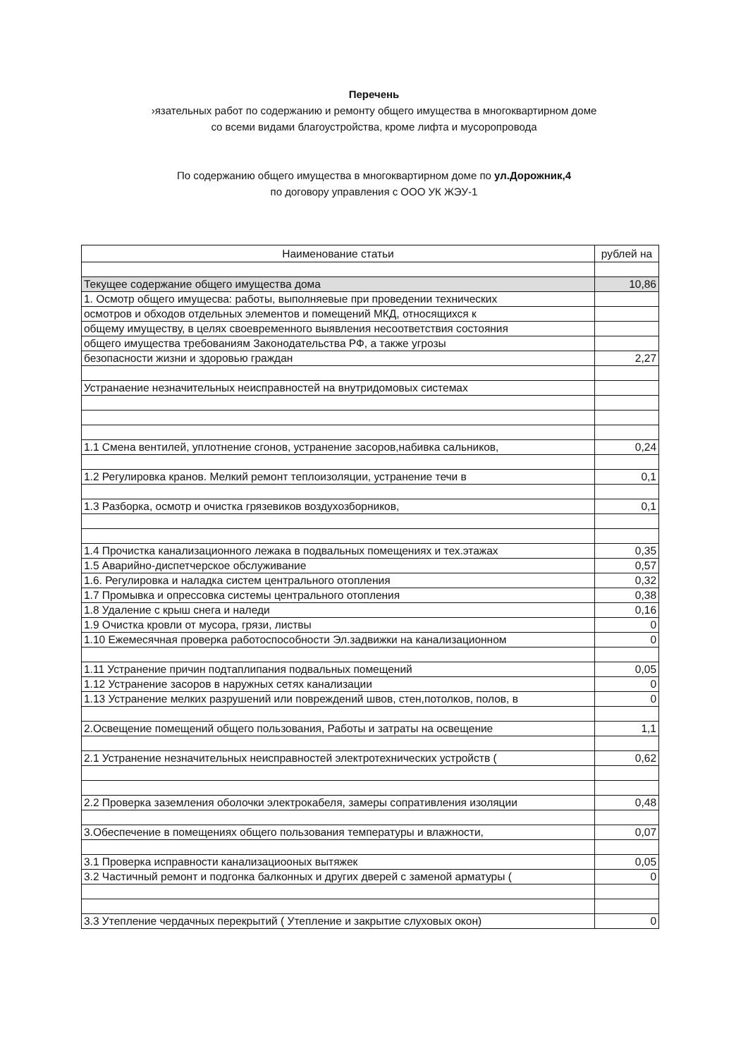Перечень
›язательных работ по содержанию и ремонту общего имущества в многоквартирном доме
со всеми видами благоустройства, кроме лифта и мусоропровода
По содержанию общего имущества в многоквартирном доме по ул.Дорожник,4
по договору управления с ООО УК ЖЭУ-1
| Наименование статьи | рублей на |
| --- | --- |
| Текущее содержание общего имущества дома | 10,86 |
| 1. Осмотр общего имущесва: работы, выполняевые при проведении технических | |
| осмотров и обходов отдельных элементов и помещений МКД, относящихся к | |
| общему имуществу, в целях своевременного выявления несоответствия состояния | |
| общего имущества требованиям Законодательства РФ, а также угрозы | |
| безопасности жизни и здоровью граждан | 2,27 |
| Устранаение незначительных неисправностей на внутридомовых системах | |
| 1.1 Смена вентилей, уплотнение сгонов, устранение засоров,набивка сальников, | 0,24 |
| 1.2 Регулировка кранов. Мелкий ремонт теплоизоляции, устранение течи в | 0,1 |
| 1.3 Разборка, осмотр и очистка грязевиков воздухозборников, | 0,1 |
| 1.4 Прочистка канализационного лежака в подвальных помещениях и тех.этажах | 0,35 |
| 1.5 Аварийно-диспетчерское обслуживание | 0,57 |
| 1.6. Регулировка и наладка систем центрального отопления | 0,32 |
| 1.7 Промывка и опрессовка системы центрального отопления | 0,38 |
| 1.8 Удаление с крыш снега и наледи | 0,16 |
| 1.9 Очистка кровли от мусора, грязи, листвы | 0 |
| 1.10 Ежемесячная проверка работоспособности Эл.задвижки на канализационном | 0 |
| 1.11 Устранение причин подтаплипания подвальных помещений | 0,05 |
| 1.12 Устранение засоров в наружных сетях канализации | 0 |
| 1.13 Устранение мелких разрушений или повреждений швов, стен,потолков, полов, в | 0 |
| 2.Освещение помещений общего пользования, Работы и затраты на освещение | 1,1 |
| 2.1 Устранение незначительных неисправностей электротехнических устройств ( | 0,62 |
| 2.2 Проверка заземления оболочки электрокабеля, замеры сопративления изоляции | 0,48 |
| 3.Обеспечение в помещениях общего пользования температуры и влажности, | 0,07 |
| 3.1 Проверка исправности канализациооных вытяжек | 0,05 |
| 3.2 Частичный ремонт и подгонка балконных и других дверей с заменой арматуры ( | 0 |
| 3.3 Утепление чердачных перекрытий ( Утепление и закрытие слуховых окон) | 0 |